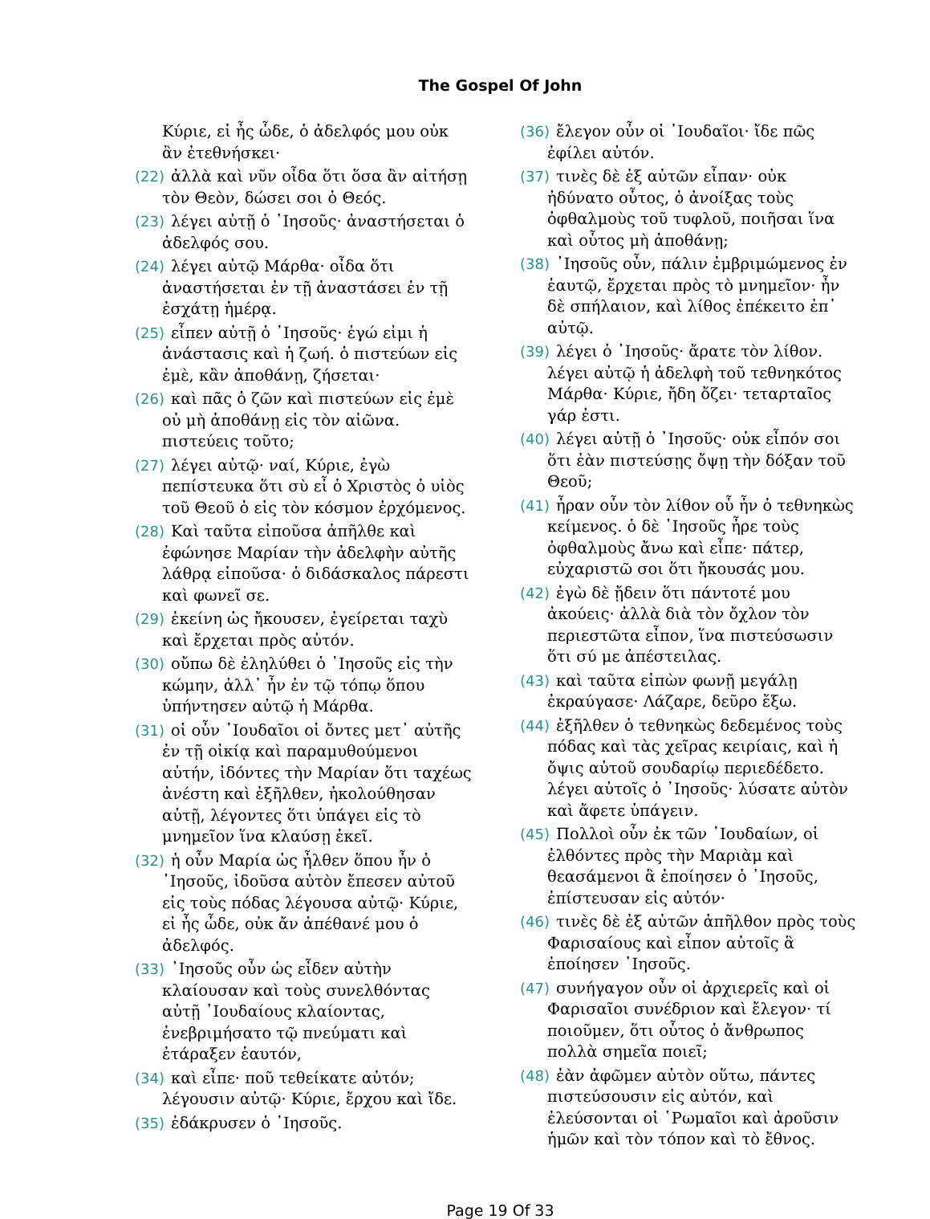The Gospel Of John
Κύριε, εἰ ἦς ὧδε, ὁ ἀδελφός μου οὐκ ἂν ἐτεθνήσκει·
(22) ἀλλὰ καὶ νῦν οἶδα ὅτι ὅσα ἂν αἰτήσῃ τὸν Θεὸν, δώσει σοι ὁ Θεός.
(23) λέγει αὐτῇ ὁ ᾿Ιησοῦς· ἀναστήσεται ὁ ἀδελφός σου.
(24) λέγει αὐτῷ Μάρθα· οἶδα ὅτι ἀναστήσεται ἐν τῇ ἀναστάσει ἐν τῇ ἐσχάτῃ ἡμέρᾳ.
(25) εἶπεν αὐτῇ ὁ ᾿Ιησοῦς· ἐγώ εἰμι ἡ ἀνάστασις καὶ ἡ ζωή. ὁ πιστεύων εἰς ἐμὲ, κἂν ἀποθάνῃ, ζήσεται·
(26) καὶ πᾶς ὁ ζῶν καὶ πιστεύων εἰς ἐμὲ οὐ μὴ ἀποθάνῃ εἰς τὸν αἰῶνα. πιστεύεις τοῦτο;
(27) λέγει αὐτῷ· ναί, Κύριε, ἐγὼ πεπίστευκα ὅτι σὺ εἶ ὁ Χριστὸς ὁ υἱὸς τοῦ Θεοῦ ὁ εἰς τὸν κόσμον ἐρχόμενος.
(28) Καὶ ταῦτα εἰποῦσα ἀπῆλθε καὶ ἐφώνησε Μαρίαν τὴν ἀδελφὴν αὐτῆς λάθρᾳ εἰποῦσα· ὁ διδάσκαλος πάρεστι καὶ φωνεῖ σε.
(29) ἐκείνη ὡς ἤκουσεν, ἐγείρεται ταχὺ καὶ ἔρχεται πρὸς αὐτόν.
(30) οὔπω δὲ ἐληλύθει ὁ ᾿Ιησοῦς εἰς τὴν κώμην, ἀλλ᾿ ἦν ἐν τῷ τόπῳ ὅπου ὑπήντησεν αὐτῷ ἡ Μάρθα.
(31) οἱ οὖν ᾿Ιουδαῖοι οἱ ὄντες μετ᾿ αὐτῆς ἐν τῇ οἰκίᾳ καὶ παραμυθούμενοι αὐτήν, ἰδόντες τὴν Μαρίαν ὅτι ταχέως ἀνέστη καὶ ἐξῆλθεν, ἠκολούθησαν αὐτῇ, λέγοντες ὅτι ὑπάγει εἰς τὸ μνημεῖον ἵνα κλαύσῃ ἐκεῖ.
(32) ἡ οὖν Μαρία ὡς ἦλθεν ὅπου ἦν ὁ ᾿Ιησοῦς, ἰδοῦσα αὐτὸν ἔπεσεν αὐτοῦ εἰς τοὺς πόδας λέγουσα αὐτῷ· Κύριε, εἰ ἦς ὧδε, οὐκ ἄν ἀπέθανέ μου ὁ ἀδελφός.
(33) ᾿Ιησοῦς οὖν ὡς εἶδεν αὐτὴν κλαίουσαν καὶ τοὺς συνελθόντας αὐτῇ ᾿Ιουδαίους κλαίοντας, ἐνεβριμήσατο τῷ πνεύματι καὶ ἐτάραξεν ἑαυτόν,
(34) καὶ εἶπε· ποῦ τεθείκατε αὐτόν; λέγουσιν αὐτῷ· Κύριε, ἔρχου καὶ ἴδε.
(35) ἐδάκρυσεν ὁ ᾿Ιησοῦς.
(36) ἔλεγον οὖν οἱ ᾿Ιουδαῖοι· ἴδε πῶς ἐφίλει αὐτόν.
(37) τινὲς δὲ ἐξ αὐτῶν εἶπαν· οὐκ ἠδύνατο οὗτος, ὁ ἀνοίξας τοὺς ὀφθαλμοὺς τοῦ τυφλοῦ, ποιῆσαι ἵνα καὶ οὗτος μὴ ἀποθάνῃ;
(38) ᾿Ιησοῦς οὖν, πάλιν ἐμβριμώμενος ἐν ἑαυτῷ, ἔρχεται πρὸς τὸ μνημεῖον· ἦν δὲ σπήλαιον, καὶ λίθος ἐπέκειτο ἐπ᾿ αὐτῷ.
(39) λέγει ὁ ᾿Ιησοῦς· ἄρατε τὸν λίθον. λέγει αὐτῷ ἡ ἀδελφὴ τοῦ τεθνηκότος Μάρθα· Κύριε, ἤδη ὄζει· τεταρταῖος γάρ ἐστι.
(40) λέγει αὐτῇ ὁ ᾿Ιησοῦς· οὐκ εἶπόν σοι ὅτι ἐὰν πιστεύσῃς ὄψῃ τὴν δόξαν τοῦ Θεοῦ;
(41) ἦραν οὖν τὸν λίθον οὗ ἦν ὁ τεθνηκὼς κείμενος. ὁ δὲ ᾿Ιησοῦς ἦρε τοὺς ὀφθαλμοὺς ἄνω καὶ εἶπε· πάτερ, εὐχαριστῶ σοι ὅτι ἤκουσάς μου.
(42) ἐγὼ δὲ ᾔδειν ὅτι πάντοτέ μου ἀκούεις· ἀλλὰ διὰ τὸν ὄχλον τὸν περιεστῶτα εἶπον, ἵνα πιστεύσωσιν ὅτι σύ με ἀπέστειλας.
(43) καὶ ταῦτα εἰπὼν φωνῇ μεγάλῃ ἐκραύγασε· Λάζαρε, δεῦρο ἔξω.
(44) ἐξῆλθεν ὁ τεθνηκὼς δεδεμένος τοὺς πόδας καὶ τὰς χεῖρας κειρίαις, καὶ ἡ ὄψις αὐτοῦ σουδαρίῳ περιεδέδετο. λέγει αὐτοῖς ὁ ᾿Ιησοῦς· λύσατε αὐτὸν καὶ ἄφετε ὑπάγειν.
(45) Πολλοὶ οὖν ἐκ τῶν ᾿Ιουδαίων, οἱ ἐλθόντες πρὸς τὴν Μαριὰμ καὶ θεασάμενοι ἃ ἐποίησεν ὁ ᾿Ιησοῦς, ἐπίστευσαν εἰς αὐτόν·
(46) τινὲς δὲ ἐξ αὐτῶν ἀπῆλθον πρὸς τοὺς Φαρισαίους καὶ εἶπον αὐτοῖς ἃ ἐποίησεν ᾿Ιησοῦς.
(47) συνήγαγον οὖν οἱ ἀρχιερεῖς καὶ οἱ Φαρισαῖοι συνέδριον καὶ ἔλεγον· τί ποιοῦμεν, ὅτι οὗτος ὁ ἄνθρωπος πολλὰ σημεῖα ποιεῖ;
(48) ἐὰν ἀφῶμεν αὐτὸν οὕτω, πάντες πιστεύσουσιν εἰς αὐτόν, καὶ ἐλεύσονται οἱ ῾Ρωμαῖοι καὶ ἀροῦσιν ἡμῶν καὶ τὸν τόπον καὶ τὸ ἔθνος.
Page 19 Of 33